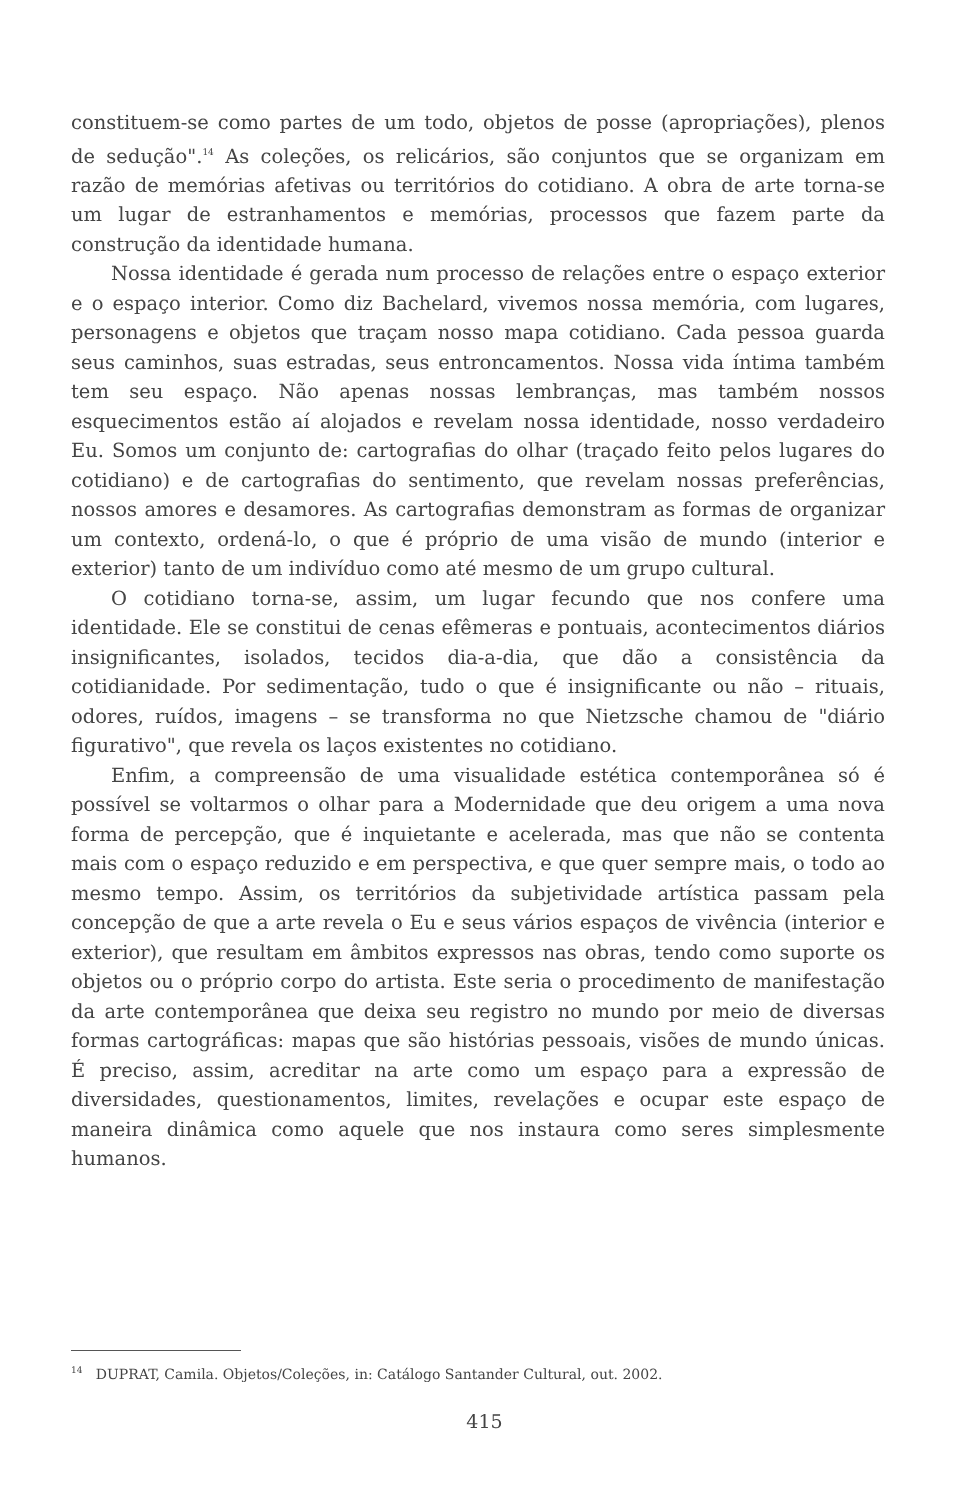constituem-se como partes de um todo, objetos de posse (apropriações), plenos de sedução".<sup>14</sup> As coleções, os relicários, são conjuntos que se organizam em razão de memórias afetivas ou territórios do cotidiano. A obra de arte torna-se um lugar de estranhamentos e memórias, processos que fazem parte da construção da identidade humana.
Nossa identidade é gerada num processo de relações entre o espaço exterior e o espaço interior. Como diz Bachelard, vivemos nossa memória, com lugares, personagens e objetos que traçam nosso mapa cotidiano. Cada pessoa guarda seus caminhos, suas estradas, seus entroncamentos. Nossa vida íntima também tem seu espaço. Não apenas nossas lembranças, mas também nossos esquecimentos estão aí alojados e revelam nossa identidade, nosso verdadeiro Eu. Somos um conjunto de: cartografias do olhar (traçado feito pelos lugares do cotidiano) e de cartografias do sentimento, que revelam nossas preferências, nossos amores e desamores. As cartografias demonstram as formas de organizar um contexto, ordená-lo, o que é próprio de uma visão de mundo (interior e exterior) tanto de um indivíduo como até mesmo de um grupo cultural.
O cotidiano torna-se, assim, um lugar fecundo que nos confere uma identidade. Ele se constitui de cenas efêmeras e pontuais, acontecimentos diários insignificantes, isolados, tecidos dia-a-dia, que dão a consistência da cotidianidade. Por sedimentação, tudo o que é insignificante ou não – rituais, odores, ruídos, imagens – se transforma no que Nietzsche chamou de "diário figurativo", que revela os laços existentes no cotidiano.
Enfim, a compreensão de uma visualidade estética contemporânea só é possível se voltarmos o olhar para a Modernidade que deu origem a uma nova forma de percepção, que é inquietante e acelerada, mas que não se contenta mais com o espaço reduzido e em perspectiva, e que quer sempre mais, o todo ao mesmo tempo. Assim, os territórios da subjetividade artística passam pela concepção de que a arte revela o Eu e seus vários espaços de vivência (interior e exterior), que resultam em âmbitos expressos nas obras, tendo como suporte os objetos ou o próprio corpo do artista. Este seria o procedimento de manifestação da arte contemporânea que deixa seu registro no mundo por meio de diversas formas cartográficas: mapas que são histórias pessoais, visões de mundo únicas. É preciso, assim, acreditar na arte como um espaço para a expressão de diversidades, questionamentos, limites, revelações e ocupar este espaço de maneira dinâmica como aquele que nos instaura como seres simplesmente humanos.
<sup>14</sup> DUPRAT, Camila. Objetos/Coleções, in: Catálogo Santander Cultural, out. 2002.
415